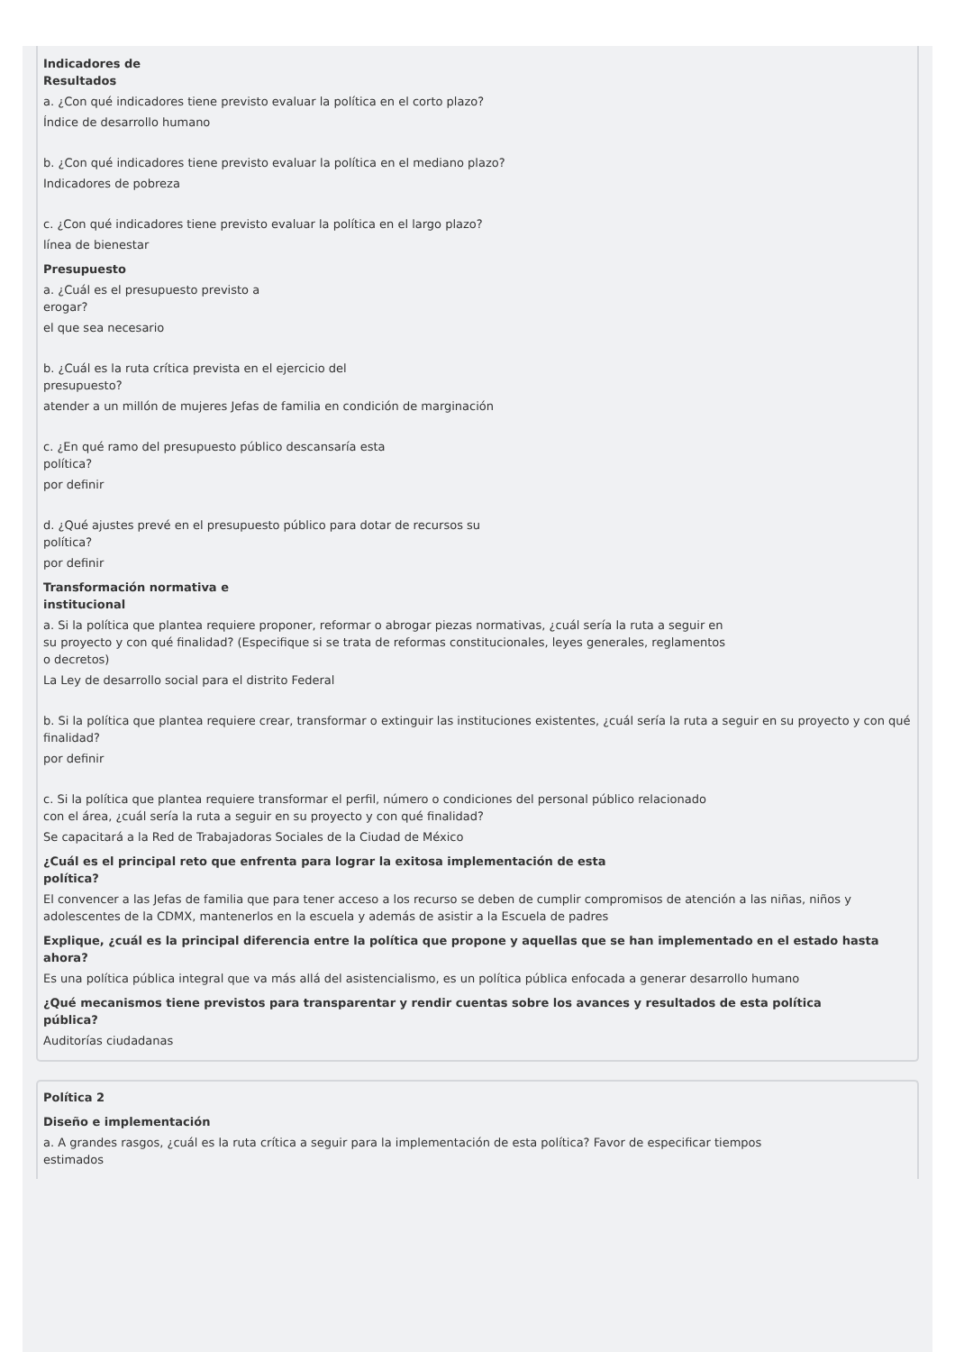Indicadores de
Resultados
a. ¿Con qué indicadores tiene previsto evaluar la política en el corto plazo?
Índice de desarrollo humano
b. ¿Con qué indicadores tiene previsto evaluar la política en el mediano plazo?
Indicadores de pobreza
c. ¿Con qué indicadores tiene previsto evaluar la política en el largo plazo?
línea de bienestar
Presupuesto
a. ¿Cuál es el presupuesto previsto a
erogar?
el que sea necesario
b. ¿Cuál es la ruta crítica prevista en el ejercicio del
presupuesto?
atender a un millón de mujeres Jefas de familia en condición de marginación
c. ¿En qué ramo del presupuesto público descansaría esta
política?
por definir
d. ¿Qué ajustes prevé en el presupuesto público para dotar de recursos su
política?
por definir
Transformación normativa e
institucional
a. Si la política que plantea requiere proponer, reformar o abrogar piezas normativas, ¿cuál sería la ruta a seguir en
su proyecto y con qué finalidad? (Especifique si se trata de reformas constitucionales, leyes generales, reglamentos
o decretos)
La Ley de desarrollo social para el distrito Federal
b. Si la política que plantea requiere crear, transformar o extinguir las instituciones existentes, ¿cuál sería la ruta a seguir en su proyecto y con qué finalidad?
por definir
c. Si la política que plantea requiere transformar el perfil, número o condiciones del personal público relacionado
con el área, ¿cuál sería la ruta a seguir en su proyecto y con qué finalidad?
Se capacitará a la Red de Trabajadoras Sociales de la Ciudad de México
¿Cuál es el principal reto que enfrenta para lograr la exitosa implementación de esta
política?
El convencer a las Jefas de familia que para tener acceso a los recurso se deben de cumplir compromisos de atención a las niñas, niños y adolescentes de la CDMX, mantenerlos en la escuela y además de asistir a la Escuela de padres
Explique, ¿cuál es la principal diferencia entre la política que propone y aquellas que se han implementado en el estado hasta
ahora?
Es una política pública integral que va más allá del asistencialismo, es un política pública enfocada a generar desarrollo humano
¿Qué mecanismos tiene previstos para transparentar y rendir cuentas sobre los avances y resultados de esta política
pública?
Auditorías ciudadanas
Política 2
Diseño e implementación
a. A grandes rasgos, ¿cuál es la ruta crítica a seguir para la implementación de esta política? Favor de especificar tiempos
estimados